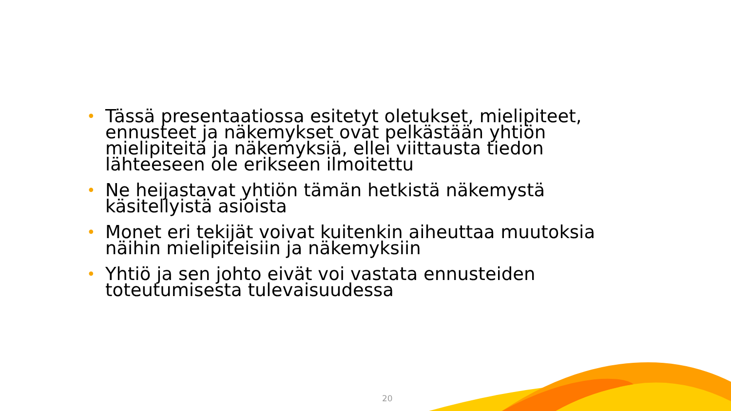• Tässä presentaatiossa esitetyt oletukset, mielipiteet, ennusteet ja näkemykset ovat pelkästään yhtiön mielipiteitä ja näkemyksiä, ellei viittausta tiedon lähteeseen ole erikseen ilmoitettu
• Ne heijastavat yhtiön tämän hetkistä näkemystä käsitellyistä asioista
• Monet eri tekijät voivat kuitenkin aiheuttaa muutoksia näihin mielipiteisiin ja näkemyksiin
• Yhtiö ja sen johto eivät voi vastata ennusteiden toteutumisesta tulevaisuudessa
20